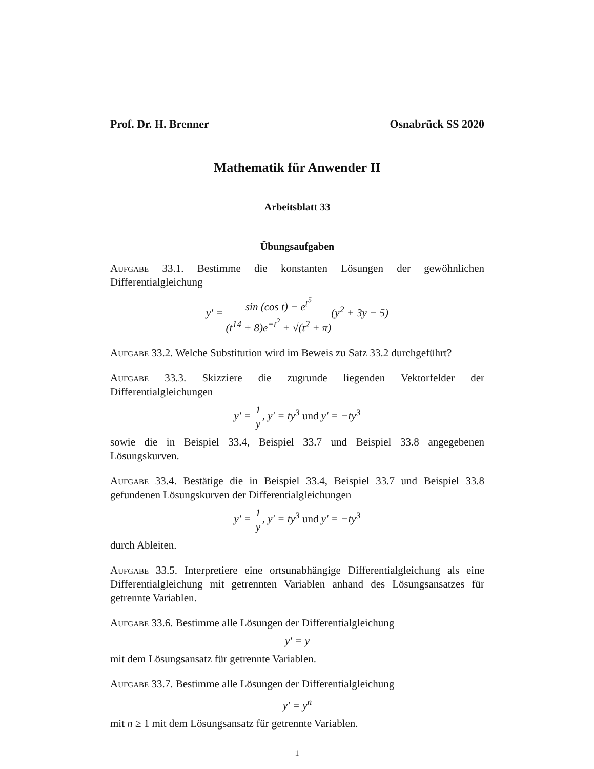Prof. Dr. H. Brenner Osnabrück SS 2020
Mathematik für Anwender II
Arbeitsblatt 33
Übungsaufgaben
Aufgabe 33.1. Bestimme die konstanten Lösungen der gewöhnlichen Differentialgleichung
y′ = sin (cos t) − e<sup>t<sup>5</sup></sup> (t<sup>14</sup> + 8)e<sup>−t<sup>2</sup></sup> + √(t<sup>2</sup> + π)(y<sup>2</sup> + 3y − 5)
Aufgabe 33.2. Welche Substitution wird im Beweis zu Satz 33.2 durchgeführt?
Aufgabe 33.3. Skizziere die zugrunde liegenden Vektorfelder der Differentialgleichungen
y′ = 1 y, y′ = ty<sup>3</sup> und y′ = −ty<sup>3</sup>
sowie die in Beispiel 33.4, Beispiel 33.7 und Beispiel 33.8 angegebenen Lösungskurven.
Aufgabe 33.4. Bestätige die in Beispiel 33.4, Beispiel 33.7 und Beispiel 33.8 gefundenen Lösungskurven der Differentialgleichungen
y′ = 1 y, y′ = ty<sup>3</sup> und y′ = −ty<sup>3</sup>
durch Ableiten.
Aufgabe 33.5. Interpretiere eine ortsunabhängige Differentialgleichung als eine Differentialgleichung mit getrennten Variablen anhand des Lösungsansatzes für getrennte Variablen.
Aufgabe 33.6. Bestimme alle Lösungen der Differentialgleichung
y′ = y
mit dem Lösungsansatz für getrennte Variablen.
Aufgabe 33.7. Bestimme alle Lösungen der Differentialgleichung
y′ = y<sup>n</sup>
mit n ≥ 1 mit dem Lösungsansatz für getrennte Variablen.
1